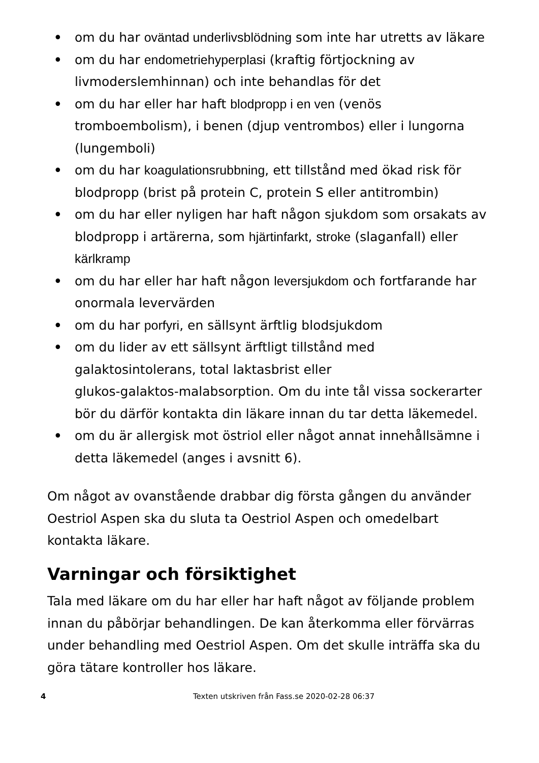• om du har oväntad underlivsblödning som inte har utretts av läkare
• om du har endometriehyperplasi (kraftig förtjockning av livmoderslemhinnan) och inte behandlas för det
• om du har eller har haft blodpropp i en ven (venös tromboembolism), i benen (djup ventrombos) eller i lungorna (lungemboli)
• om du har koagulationsrubbning, ett tillstånd med ökad risk för blodpropp (brist på protein C, protein S eller antitrombin)
• om du har eller nyligen har haft någon sjukdom som orsakats av blodpropp i artärerna, som hjärtinfarkt, stroke (slaganfall) eller kärlkramp
• om du har eller har haft någon leversjukdom och fortfarande har onormala levervärden
• om du har porfyri, en sällsynt ärftlig blodsjukdom
• om du lider av ett sällsynt ärftligt tillstånd med galaktosintolerans, total laktasbrist eller
glukos-galaktos-malabsorption. Om du inte tål vissa sockerarter bör du därför kontakta din läkare innan du tar detta läkemedel.
• om du är allergisk mot östriol eller något annat innehållsämne i detta läkemedel (anges i avsnitt 6).
Om något av ovanstående drabbar dig första gången du använder Oestriol Aspen ska du sluta ta Oestriol Aspen och omedelbart kontakta läkare.
Varningar och försiktighet
Tala med läkare om du har eller har haft något av följande problem innan du påbörjar behandlingen. De kan återkomma eller förvärras under behandling med Oestriol Aspen. Om det skulle inträffa ska du göra tätare kontroller hos läkare.
4 Texten utskriven från Fass.se 2020-02-28 06:37